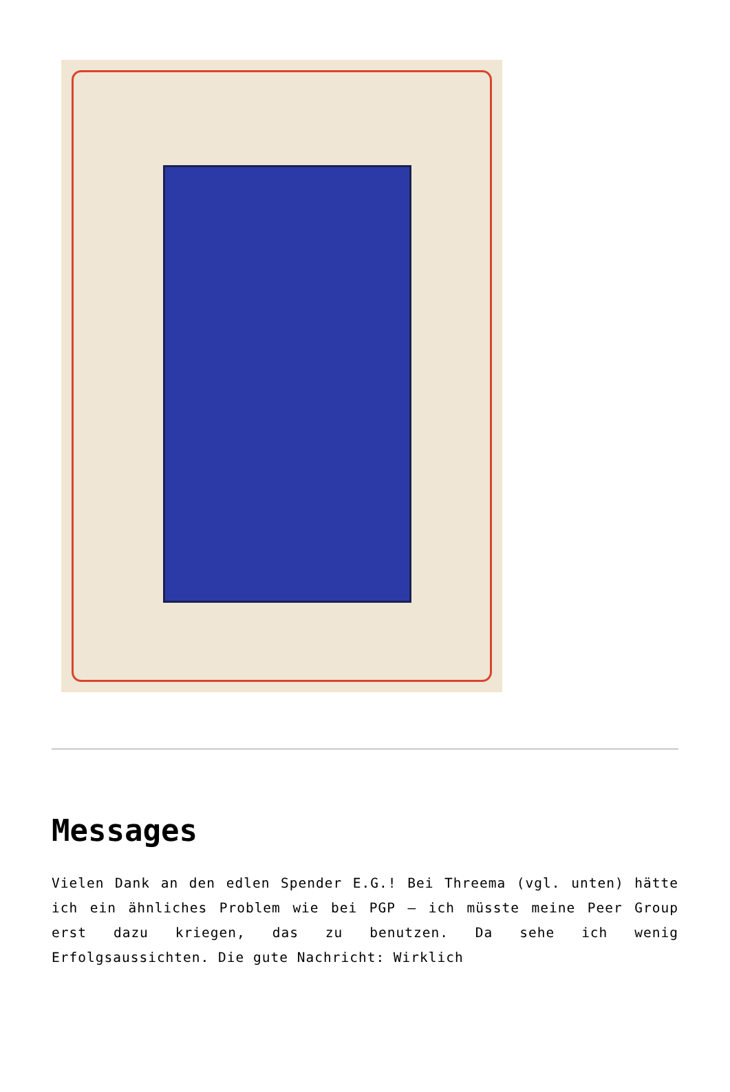Messages
Vielen Dank an den edlen Spender E.G.! Bei Threema (vgl. unten) hätte ich ein ähnliches Problem wie bei PGP – ich müsste meine Peer Group erst dazu kriegen, das zu benutzen. Da sehe ich wenig Erfolgsaussichten. Die gute Nachricht: Wirklich